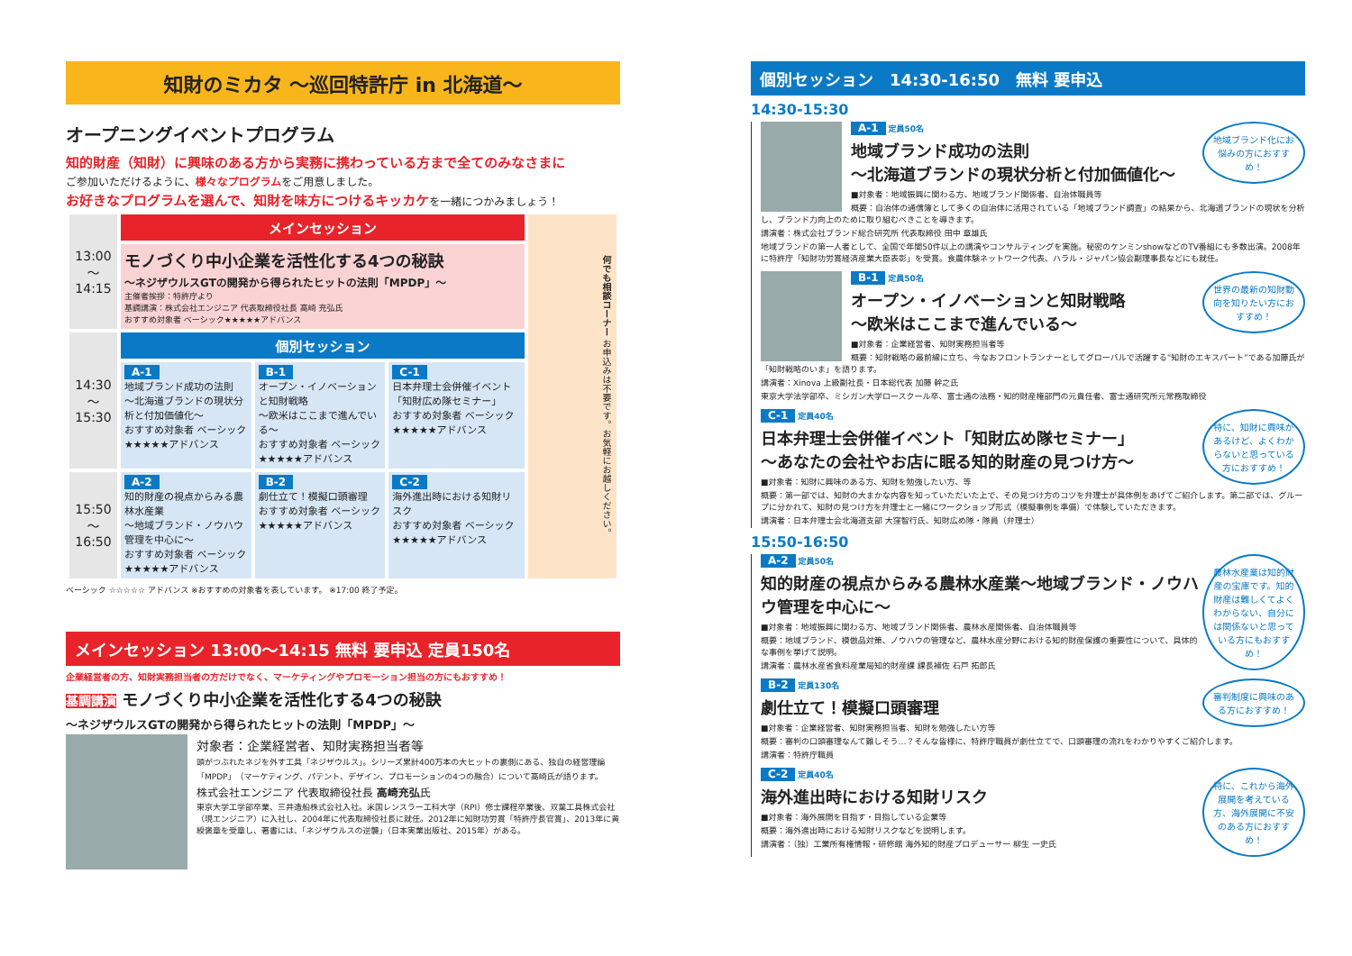知財のミカタ ～巡回特許庁 in 北海道～
オープニングイベントプログラム
知的財産（知財）に興味のある方から実務に携わっている方まで全てのみなさまに
ご参加いただけるように、様々なプログラムをご用意しました。
お好きなプログラムを選んで、知財を味方につけるキッカケを一緒につかみましょう！
| 13:00 ～ 14:15 | メインセッション | | | 何でも相談コーナー お申込みは不要です。お気軽にお越しください。 |
| | モノづくり中小企業を活性化する4つの秘訣 ～ネジザウルスGTの開発から得られたヒットの法則「MPDP」～ 主催者挨拶：特許庁より 基調講演：株式会社エンジニア 代表取締役社長 高崎 充弘氏 おすすめ対象者 ベーシック★★★★★アドバンス | | | |
| 14:30 ～ 15:30 | 個別セッション | | | |
| | A-1 地域ブランド成功の法則 ～北海道ブランドの現状分析と付加価値化～ おすすめ対象者 ベーシック★★★★★アドバンス | B-1 オープン・イノベーションと知財戦略 ～欧米はここまで進んでいる～ おすすめ対象者 ベーシック★★★★★アドバンス | C-1 日本弁理士会併催イベント「知財広め隊セミナー」 おすすめ対象者 ベーシック★★★★★アドバンス | |
| 15:50 ～ 16:50 | A-2 知的財産の視点からみる農林水産業 ～地域ブランド・ノウハウ管理を中心に～ おすすめ対象者 ベーシック★★★★★アドバンス | B-2 劇仕立て！模擬口頭審理 おすすめ対象者 ベーシック★★★★★アドバンス | C-2 海外進出時における知財リスク おすすめ対象者 ベーシック★★★★★アドバンス | |
ベーシック ☆☆☆☆☆ アドバンス ※おすすめの対象者を表しています。 ※17:00 終了予定。
メインセッション 13:00～14:15 無料 要申込 定員150名
企業経営者の方、知財実務担当者の方だけでなく、マーケティングやプロモーション担当の方にもおすすめ！
基調講演 モノづくり中小企業を活性化する4つの秘訣
～ネジザウルスGTの開発から得られたヒットの法則「MPDP」～
対象者：企業経営者、知財実務担当者等
頭がつぶれたネジを外す工具「ネジザウルス」。シリーズ累計400万本の大ヒットの裏側にある、独自の経営理論「MPDP」（マーケティング、パテント、デザイン、プロモーションの4つの融合）について高崎氏が語ります。
株式会社エンジニア 代表取締役社長 高崎充弘氏
東京大学工学部卒業、三井造船株式会社入社。米国レンスラー工科大学（RPI）修士課程卒業後、双葉工具株式会社（現エンジニア）に入社し、2004年に代表取締役社長に就任。2012年に知財功労賞「特許庁長官賞」、2013年に黄綬褒章を受章し、著書には、「ネジザウルスの逆襲」（日本実業出版社、2015年）がある。
個別セッション　14:30-16:50　無料 要申込
14:30-15:30
地域ブランド化にお悩みの方におすすめ！
A-1 定員50名
地域ブランド成功の法則
～北海道ブランドの現状分析と付加価値化～
■対象者：地域振興に関わる方、地域ブランド関係者、自治体職員等
概要：自治体の通信簿として多くの自治体に活用されている「地域ブランド調査」の結果から、北海道ブランドの現状を分析し、ブランド力向上のために取り組むべきことを導きます。
講演者：株式会社ブランド総合研究所 代表取締役 田中 章雄氏
地域ブランドの第一人者として、全国で年間50件以上の講演やコンサルティングを実施。秘密のケンミンshowなどのTV番組にも多数出演。2008年に特許庁「知財功労賞経済産業大臣表彰」を受賞。食農体験ネットワーク代表、ハラル・ジャパン協会副理事長などにも就任。
世界の最新の知財動向を知りたい方におすすめ！
B-1 定員50名
オープン・イノベーションと知財戦略
～欧米はここまで進んでいる～
■対象者：企業経営者、知財実務担当者等
概要：知財戦略の最前線に立ち、今なおフロントランナーとしてグローバルで活躍する“知財のエキスパート”である加藤氏が「知財戦略のいま」を語ります。
講演者：Xinova 上級副社長・日本総代表 加藤 幹之氏
東京大学法学部卒、ミシガン大学ロースクール卒、富士通の法務・知的財産権部門の元責任者、富士通研究所元常務取締役
特に、知財に興味があるけど、よくわからないと思っている方におすすめ！
C-1 定員40名
日本弁理士会併催イベント「知財広め隊セミナー」
～あなたの会社やお店に眠る知的財産の見つけ方～
■対象者：知財に興味のある方、知財を勉強したい方、等
概要：第一部では、知財の大まかな内容を知っていただいた上で、その見つけ方のコツを弁理士が具体例をあげてご紹介します。第二部では、グループに分かれて、知財の見つけ方を弁理士と一緒にワークショップ形式（模擬事例を準備）で体験していただきます。
講演者：日本弁理士会北海道支部 大窪智行氏、知財広め隊・隊員（弁理士）
15:50-16:50
農林水産業は知的財産の宝庫です。知的財産は難しくてよくわからない、自分には関係ないと思っている方にもおすすめ！
A-2 定員50名
知的財産の視点からみる農林水産業～地域ブランド・ノウハウ管理を中心に～
■対象者：地域振興に関わる方、地域ブランド関係者、農林水産関係者、自治体職員等
概要：地域ブランド、模倣品対策、ノウハウの管理など、農林水産分野における知的財産保護の重要性について、具体的な事例を挙げて説明。
講演者：農林水産省食料産業局知的財産課 課長補佐 石戸 拓郎氏
審判制度に興味のある方におすすめ！
B-2 定員130名
劇仕立て！模擬口頭審理
■対象者：企業経営者、知財実務担当者、知財を勉強したい方等
概要：審判の口頭審理なんて難しそう…？そんな皆様に、特許庁職員が劇仕立てで、口頭審理の流れをわかりやすくご紹介します。
講演者：特許庁職員
特に、これから海外展開を考えている方、海外展開に不安のある方におすすめ！
C-2 定員40名
海外進出時における知財リスク
■対象者：海外展開を目指す・目指している企業等
概要：海外進出時における知財リスクなどを説明します。
講演者：（独）工業所有権情報・研修館 海外知的財産プロデューサー 柳生 一史氏